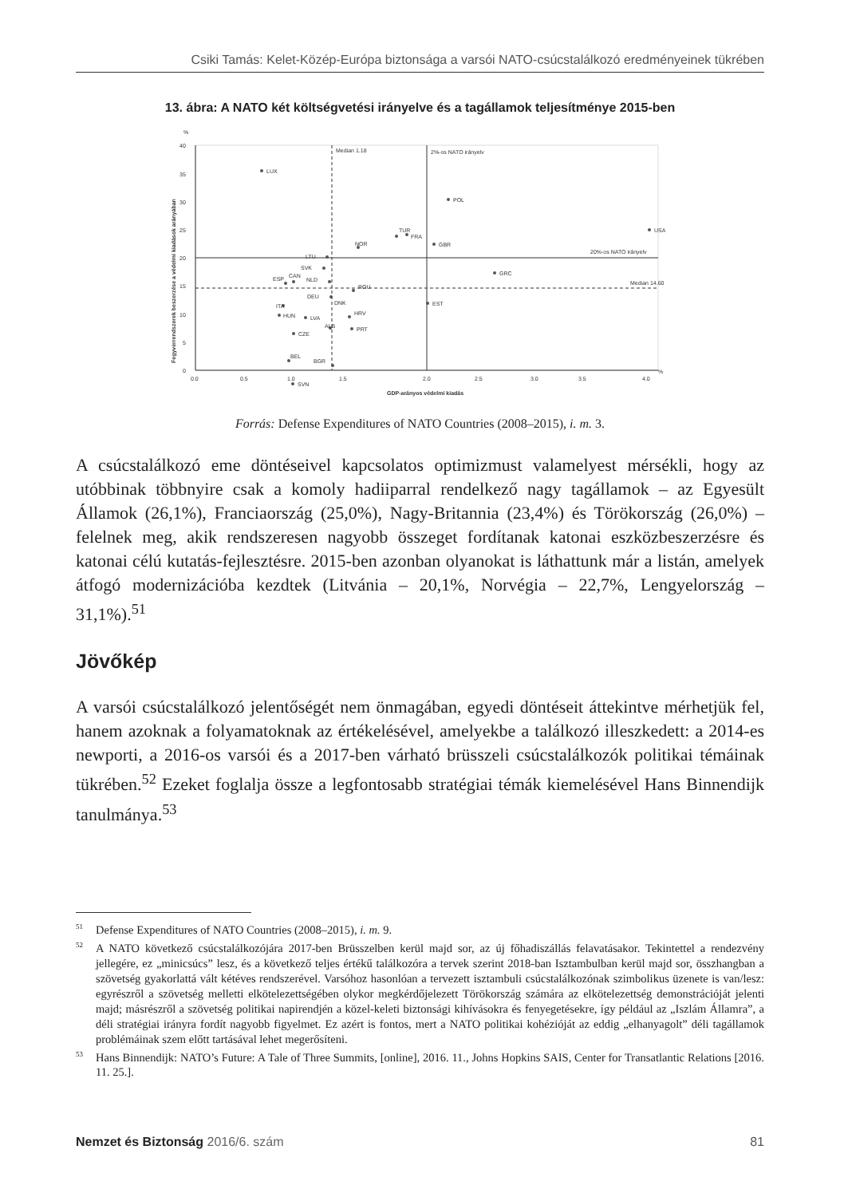Csiki Tamás: Kelet-Közép-Európa biztonsága a varsói NATO-csúcstalálkozó eredményeinek tükrében
13. ábra: A NATO két költségvetési irányelve és a tagállamok teljesítménye 2015-ben
%
%
40
35
30
25
20
15
10
5
0
0.0
0.5
1.0
1.5
2.0
2.5
3.0
3.5
4.0
GDP-arányos védelmi kiadás
Median 1.18
2%-os NATO irányelv
20%-os NATO irányelv
Median 14.60
Fegyverrendszerek beszerzése a védelmi kiadások arányában
LUX
POL
TUR
FRA
GBR
USA
NOR
LTU
SVK
GRC
ESP
CAN
NLD
ROU
DEU
DNK
EST
ITA
HUN
LVA
HRV
ALB
PRT
CZE
BEL
BGR
SVN
Forrás: Defense Expenditures of NATO Countries (2008–2015), i. m. 3.
A csúcstalálkozó eme döntéseivel kapcsolatos optimizmust valamelyest mérsékli, hogy az utóbbinak többnyire csak a komoly hadiiparral rendelkező nagy tagállamok – az Egyesült Államok (26,1%), Franciaország (25,0%), Nagy-Britannia (23,4%) és Törökország (26,0%) – felelnek meg, akik rendszeresen nagyobb összeget fordítanak katonai eszközbeszerzésre és katonai célú kutatás-fejlesztésre. 2015-ben azonban olyanokat is láthattunk már a listán, amelyek átfogó modernizációba kezdtek (Litvánia – 20,1%, Norvégia – 22,7%, Lengyelország – 31,1%).<sup>51</sup>
Jövőkép
A varsói csúcstalálkozó jelentőségét nem önmagában, egyedi döntéseit áttekintve mérhetjük fel, hanem azoknak a folyamatoknak az értékelésével, amelyekbe a találkozó illeszkedett: a 2014-es newporti, a 2016-os varsói és a 2017-ben várható brüsszeli csúcstalálkozók politikai témáinak tükrében.<sup>52</sup> Ezeket foglalja össze a legfontosabb stratégiai témák kiemelésével Hans Binnendijk tanulmánya.<sup>53</sup>
<sup>51</sup> Defense Expenditures of NATO Countries (2008–2015), i. m. 9.
<sup>52</sup> A NATO következő csúcstalálkozójára 2017-ben Brüsszelben kerül majd sor, az új főhadiszállás felavatásakor. Tekintettel a rendezvény jellegére, ez „minicsúcs” lesz, és a következő teljes értékű találkozóra a tervek szerint 2018-ban Isztambulban kerül majd sor, összhangban a szövetség gyakorlattá vált kétéves rendszerével. Varsóhoz hasonlóan a tervezett isztambuli csúcstalálkozónak szimbolikus üzenete is van/lesz: egyrészről a szövetség melletti elkötelezettségében olykor megkérdőjelezett Törökország számára az elkötelezettség demonstrációját jelenti majd; másrészről a szövetség politikai napirendjén a közel-keleti biztonsági kihívásokra és fenyegetésekre, így például az „Iszlám Államra”, a déli stratégiai irányra fordít nagyobb figyelmet. Ez azért is fontos, mert a NATO politikai kohézióját az eddig „elhanyagolt” déli tagállamok problémáinak szem előtt tartásával lehet megerősíteni.
<sup>53</sup> Hans Binnendijk: NATO’s Future: A Tale of Three Summits, [online], 2016. 11., Johns Hopkins SAIS, Center for Transatlantic Relations [2016. 11. 25.].
Nemzet és Biztonság 2016/6. szám 81